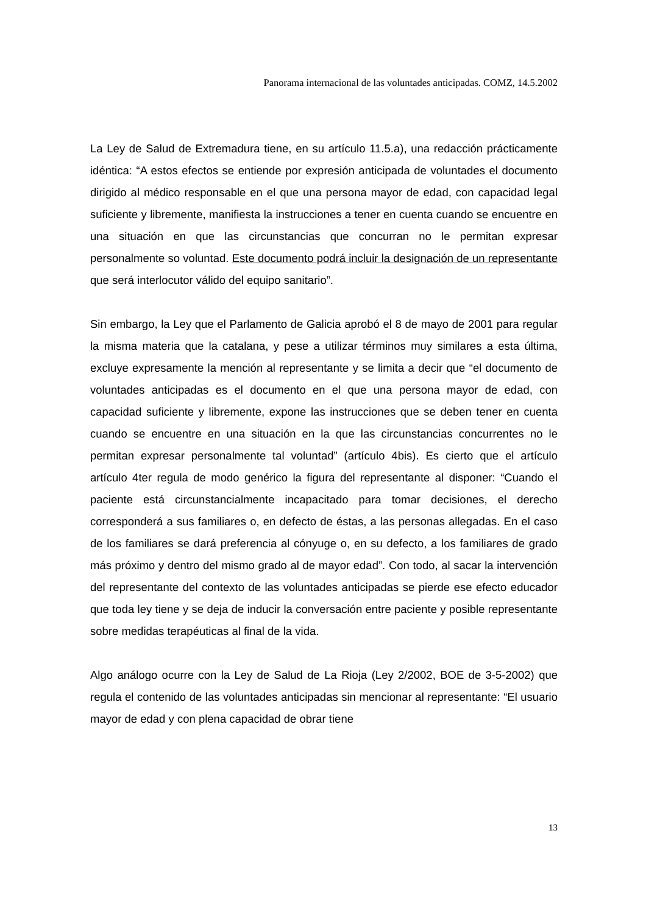Panorama internacional de las voluntades anticipadas. COMZ, 14.5.2002
La Ley de Salud de Extremadura tiene, en su artículo 11.5.a), una redacción prácticamente idéntica: “A estos efectos se entiende por expresión anticipada de voluntades el documento dirigido al médico responsable en el que una persona mayor de edad, con capacidad legal suficiente y libremente, manifiesta la instrucciones a tener en cuenta cuando se encuentre en una situación en que las circunstancias que concurran no le permitan expresar personalmente so voluntad. Este documento podrá incluir la designación de un representante que será interlocutor válido del equipo sanitario”.
Sin embargo, la Ley que el Parlamento de Galicia aprobó el 8 de mayo de 2001 para regular la misma materia que la catalana, y pese a utilizar términos muy similares a esta última, excluye expresamente la mención al representante y se limita a decir que “el documento de voluntades anticipadas es el documento en el que una persona mayor de edad, con capacidad suficiente y libremente, expone las instrucciones que se deben tener en cuenta cuando se encuentre en una situación en la que las circunstancias concurrentes no le permitan expresar personalmente tal voluntad” (artículo 4bis). Es cierto que el artículo artículo 4ter regula de modo genérico la figura del representante al disponer: “Cuando el paciente está circunstancialmente incapacitado para tomar decisiones, el derecho corresponderá a sus familiares o, en defecto de éstas, a las personas allegadas. En el caso de los familiares se dará preferencia al cónyuge o, en su defecto, a los familiares de grado más próximo y dentro del mismo grado al de mayor edad”. Con todo, al sacar la intervención del representante del contexto de las voluntades anticipadas se pierde ese efecto educador que toda ley tiene y se deja de inducir la conversación entre paciente y posible representante sobre medidas terapéuticas al final de la vida.
Algo análogo ocurre con la Ley de Salud de La Rioja (Ley 2/2002, BOE de 3-5-2002) que regula el contenido de las voluntades anticipadas sin mencionar al representante: “El usuario mayor de edad y con plena capacidad de obrar tiene
13